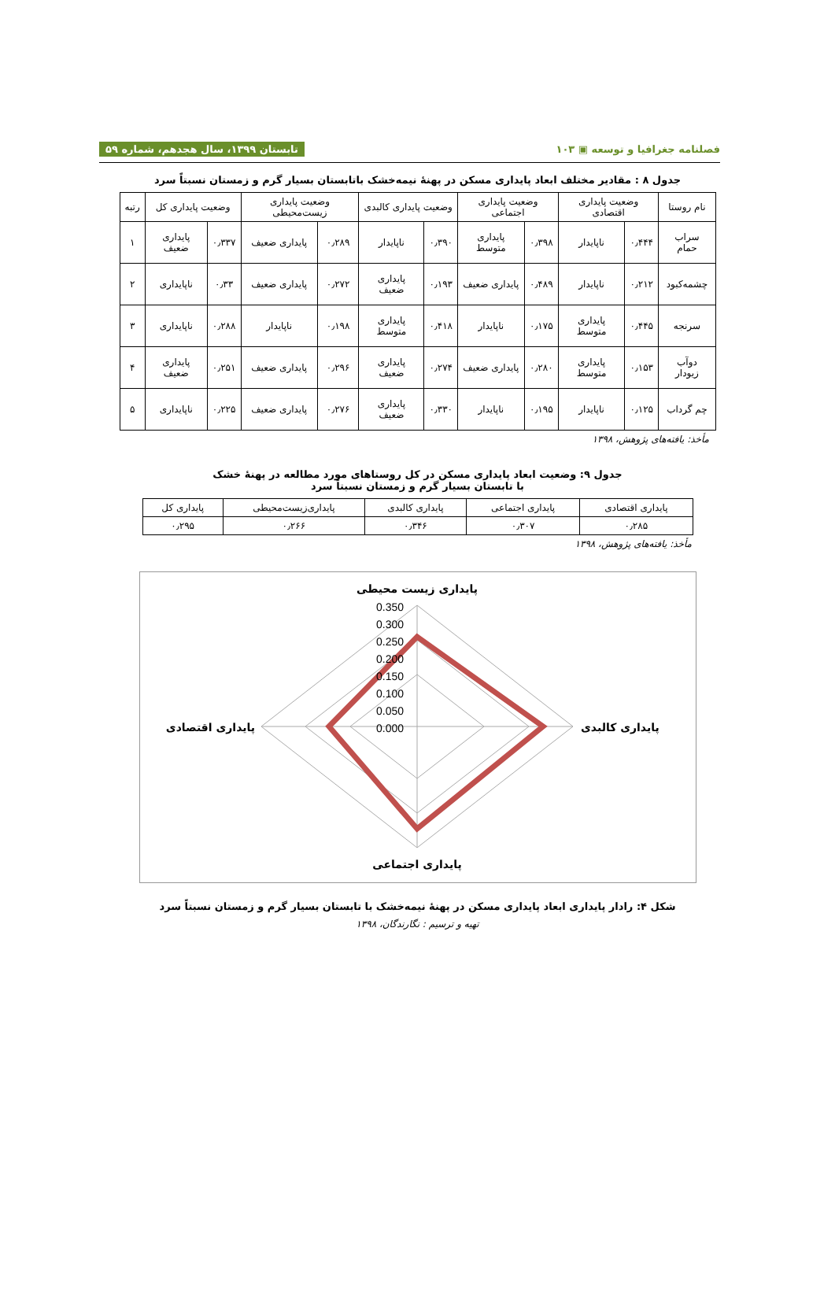فصلنامه جغرافیا و توسعه ▣ ۱۰۳ تابستان ۱۳۹۹، سال هجدهم، شماره ۵۹
جدول ۸ : مقادیر مختلف ابعاد پایداری مسکن در پهنهٔ نیمه‌خشک باتابستان بسیار گرم و زمستان نسبتاً سرد
| نام روستا | وضعیت پایداری اقتصادی | | وضعیت پایداری اجتماعی | | وضعیت پایداری کالبدی | | وضعیت پایداری زیست‌محیطی | | وضعیت پایداری کل | | رتبه |
| --- | --- | --- | --- | --- | --- | --- | --- | --- | --- | --- | --- |
| سراب حمام | ۰٫۴۴۴ | ناپایدار | ۰٫۳۹۸ | پایداری متوسط | ۰٫۳۹۰ | ناپایدار | ۰٫۲۸۹ | پایداری ضعیف | ۰٫۳۳۷ | پایداری ضعیف | ۱ |
| چشمه‌کبود | ۰٫۲۱۲ | ناپایدار | ۰٫۴۸۹ | پایداری ضعیف | ۰٫۱۹۳ | پایداری ضعیف | ۰٫۲۷۲ | پایداری ضعیف | ۰٫۳۳ | ناپایداری | ۲ |
| سرنجه | ۰٫۴۴۵ | پایداری متوسط | ۰٫۱۷۵ | ناپایدار | ۰٫۴۱۸ | پایداری متوسط | ۰٫۱۹۸ | ناپایدار | ۰٫۲۸۸ | ناپایداری | ۳ |
| دوآب زیودار | ۰٫۱۵۳ | پایداری متوسط | ۰٫۲۸۰ | پایداری ضعیف | ۰٫۲۷۴ | پایداری ضعیف | ۰٫۲۹۶ | پایداری ضعیف | ۰٫۲۵۱ | پایداری ضعیف | ۴ |
| چم گرداب | ۰٫۱۲۵ | ناپایدار | ۰٫۱۹۵ | ناپایدار | ۰٫۳۳۰ | پایداری ضعیف | ۰٫۲۷۶ | پایداری ضعیف | ۰٫۲۲۵ | ناپایداری | ۵ |
مأخذ: یافته‌های پژوهش، ۱۳۹۸
جدول ۹: وضعیت ابعاد پایداری مسکن در کل روستاهای مورد مطالعه در پهنهٔ خشک
با تابستان بسیار گرم و زمستان نسبتاً سرد
| پایداری اقتصادی | پایداری اجتماعی | پایداری کالبدی | پایداری‌زیست‌محیطی | پایداری کل |
| --- | --- | --- | --- | --- |
| ۰٫۲۸۵ | ۰٫۳۰۷ | ۰٫۳۴۶ | ۰٫۲۶۶ | ۰٫۲۹۵ |
مأخذ: یافته‌های پژوهش، ۱۳۹۸
0.350
0.300
0.250
0.200
0.150
0.100
0.050
0.000
پایداری زیست محیطی
پایداری کالبدی
پایداری اجتماعی
پایداری اقتصادی
شکل ۴: رادار پایداری ابعاد پایداری مسکن در پهنهٔ نیمه‌خشک با تابستان بسیار گرم و زمستان نسبتاً سرد
تهیه و ترسیم : نگارندگان، ۱۳۹۸